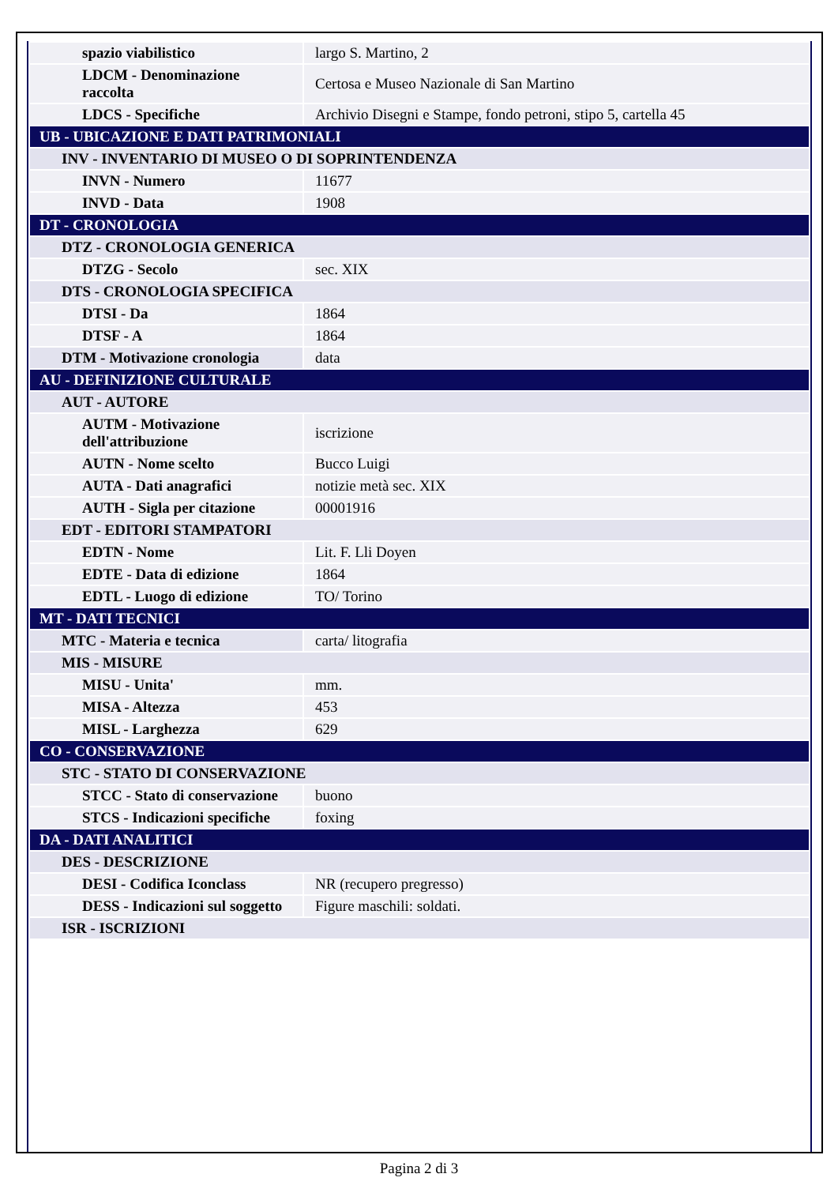| spazio viabilistico | largo S. Martino, 2 |
| LDCM - Denominazione raccolta | Certosa e Museo Nazionale di San Martino |
| LDCS - Specifiche | Archivio Disegni e Stampe, fondo petroni, stipo 5, cartella 45 |
| UB - UBICAZIONE E DATI PATRIMONIALI | |
| INV - INVENTARIO DI MUSEO O DI SOPRINTENDENZA | |
| INVN - Numero | 11677 |
| INVD - Data | 1908 |
| DT - CRONOLOGIA | |
| DTZ - CRONOLOGIA GENERICA | |
| DTZG - Secolo | sec. XIX |
| DTS - CRONOLOGIA SPECIFICA | |
| DTSI - Da | 1864 |
| DTSF - A | 1864 |
| DTM - Motivazione cronologia | data |
| AU - DEFINIZIONE CULTURALE | |
| AUT - AUTORE | |
| AUTM - Motivazione dell'attribuzione | iscrizione |
| AUTN - Nome scelto | Bucco Luigi |
| AUTA - Dati anagrafici | notizie metà sec. XIX |
| AUTH - Sigla per citazione | 00001916 |
| EDT - EDITORI STAMPATORI | |
| EDTN - Nome | Lit. F. Lli Doyen |
| EDTE - Data di edizione | 1864 |
| EDTL - Luogo di edizione | TO/ Torino |
| MT - DATI TECNICI | |
| MTC - Materia e tecnica | carta/ litografia |
| MIS - MISURE | |
| MISU - Unita' | mm. |
| MISA - Altezza | 453 |
| MISL - Larghezza | 629 |
| CO - CONSERVAZIONE | |
| STC - STATO DI CONSERVAZIONE | |
| STCC - Stato di conservazione | buono |
| STCS - Indicazioni specifiche | foxing |
| DA - DATI ANALITICI | |
| DES - DESCRIZIONE | |
| DESI - Codifica Iconclass | NR (recupero pregresso) |
| DESS - Indicazioni sul soggetto | Figure maschili: soldati. |
| ISR - ISCRIZIONI | |
Pagina 2 di 3